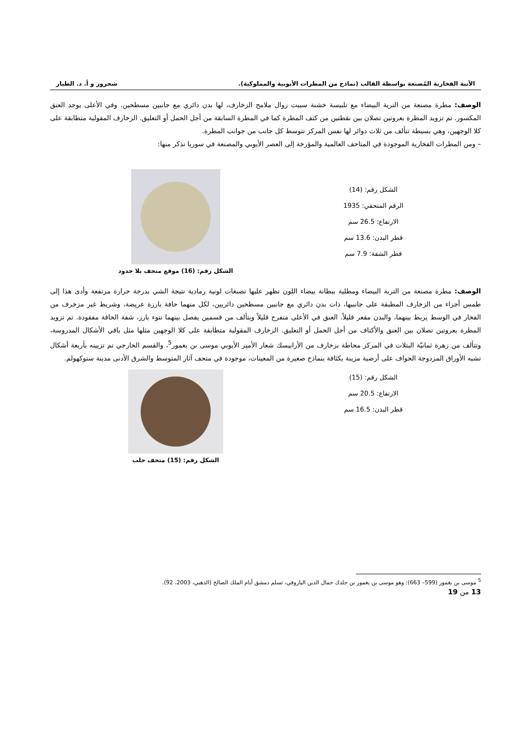الآنية الفخارية المُصنعة بواسطة القالب (نماذج من المطرات الأيوبية والمملوكية). شحرور و أ. د. الطيار
الوصف: مطرة مصنعة من التربة البيضاء مع تلبيسة خشنة سببت زوال ملامح الزخارف، لها بدن دائري مع جانبين مسطحين. وفي الأعلى يوجد العنق المكسور. تم تزويد المطرة بعروتين تصلان بين نقطتين من كتف المطرة كما في المطرة السابقة من أجل الحمل أو التعليق. الزخارف المقولبة متطابقة على كلا الوجهين، وهي بسيطة تتألف من ثلاث دوائر لها نفس المركز تتوسط كل جانب من جوانب المطرة.
– ومن المطرات الفخارية الموجودة في المتاحف العالمية والمؤرخة إلى العصر الأيوبي والمصنعة في سوريا نذكر منها:
الشكل رقم: (14)
الرقم المتحفي: 1935
الارتفاع: 26.5 سم
قطر البدن: 13.6 سم
قطر الشفة: 7.9 سم
الشكل رقم: (16) موقع متحف بلا حدود
الوصف: مطرة مصنعة من التربة البيضاء ومطلية ببطانة بيضاء اللون تظهر عليها تصبغات لونية رمادية نتيجة الشي بدرجة حرارة مرتفعة وأدى هذا إلى طمس أجزاء من الزخارف المطبقة على جانبيها، ذات بدن دائري مع جانبين مسطحين دائريين، لكل منهما حافة بارزة عريضة، وشريط غير مزخرف من الفخار في الوسط يربط بينهما، والبدن مقعر قليلاً. العنق في الأعلى منفرج قليلاً ويتألف من قسمين يفصل بينهما نتوء بارز، شفة الحافة مفقودة. تم تزويد المطرة بعروتين تصلان بين العنق والأكتاف من أجل الحمل أو التعليق. الزخارف المقولبة متطابقة على كلا الوجهين مثلها مثل باقي الأشكال المدروسة، وتتألف من زهرة ثمانيّة البتلات في المركز محاطة بزخارف من الأرابيسك شعار الأمير الأيوبي موسى بن يغمور<sup>5</sup>، والقسم الخارجي تم تزيينه بأربعة أشكال تشبه الأوراق المزدوجة الحواف على أرضية مزينة بكثافة بنماذج صغيرة من المعينات، موجودة في متحف آثار المتوسط والشرق الأدنى مدينة ستوكهولم.
الشكل رقم: (15)
الارتفاع: 20.5 سم
قطر البدن: 16.5 سم
الشكل رقم: (15) متحف حلب
<sup>5</sup> موسى بن يغمور (599– 663): وهو موسى بن يغمور بن جلدك جمال الدين الياروقي، تسلم دمشق أيام الملك الصالح (الذهبي، 2003، 92).
13 من 19